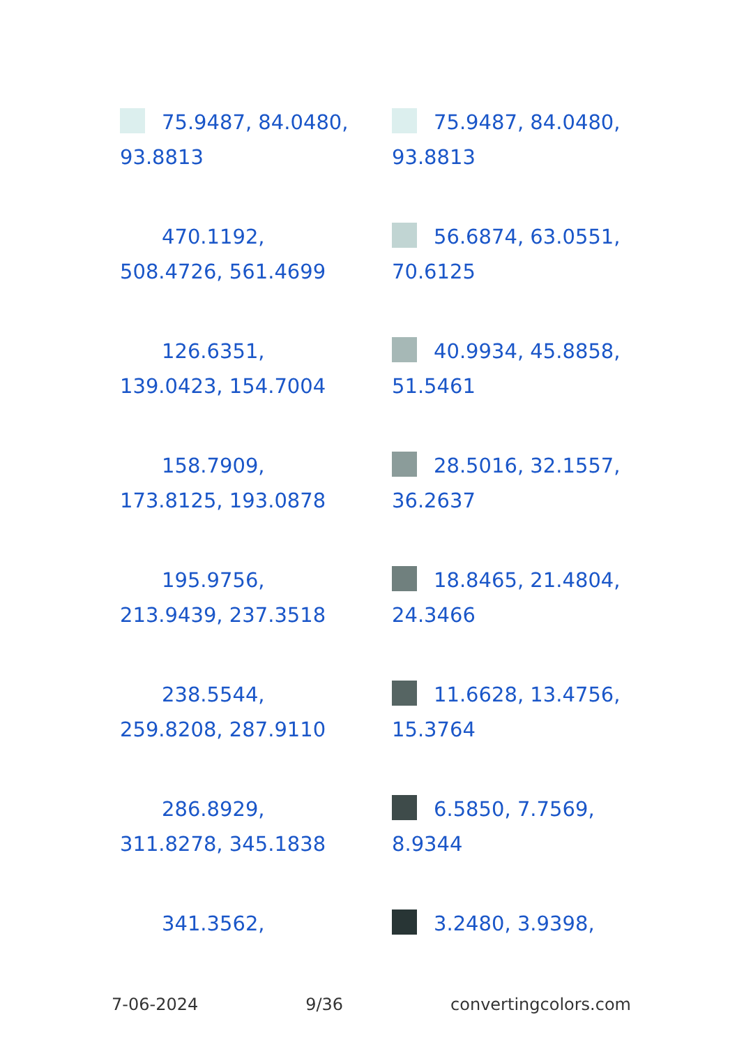75.9487, 84.0480, 93.8813
75.9487, 84.0480, 93.8813
470.1192, 508.4726, 561.4699
56.6874, 63.0551, 70.6125
126.6351, 139.0423, 154.7004
40.9934, 45.8858, 51.5461
158.7909, 173.8125, 193.0878
28.5016, 32.1557, 36.2637
195.9756, 213.9439, 237.3518
18.8465, 21.4804, 24.3466
238.5544, 259.8208, 287.9110
11.6628, 13.4756, 15.3764
286.8929, 311.8278, 345.1838
6.5850, 7.7569, 8.9344
341.3562,
3.2480, 3.9398,
7-06-2024 9/36 convertingcolors.com